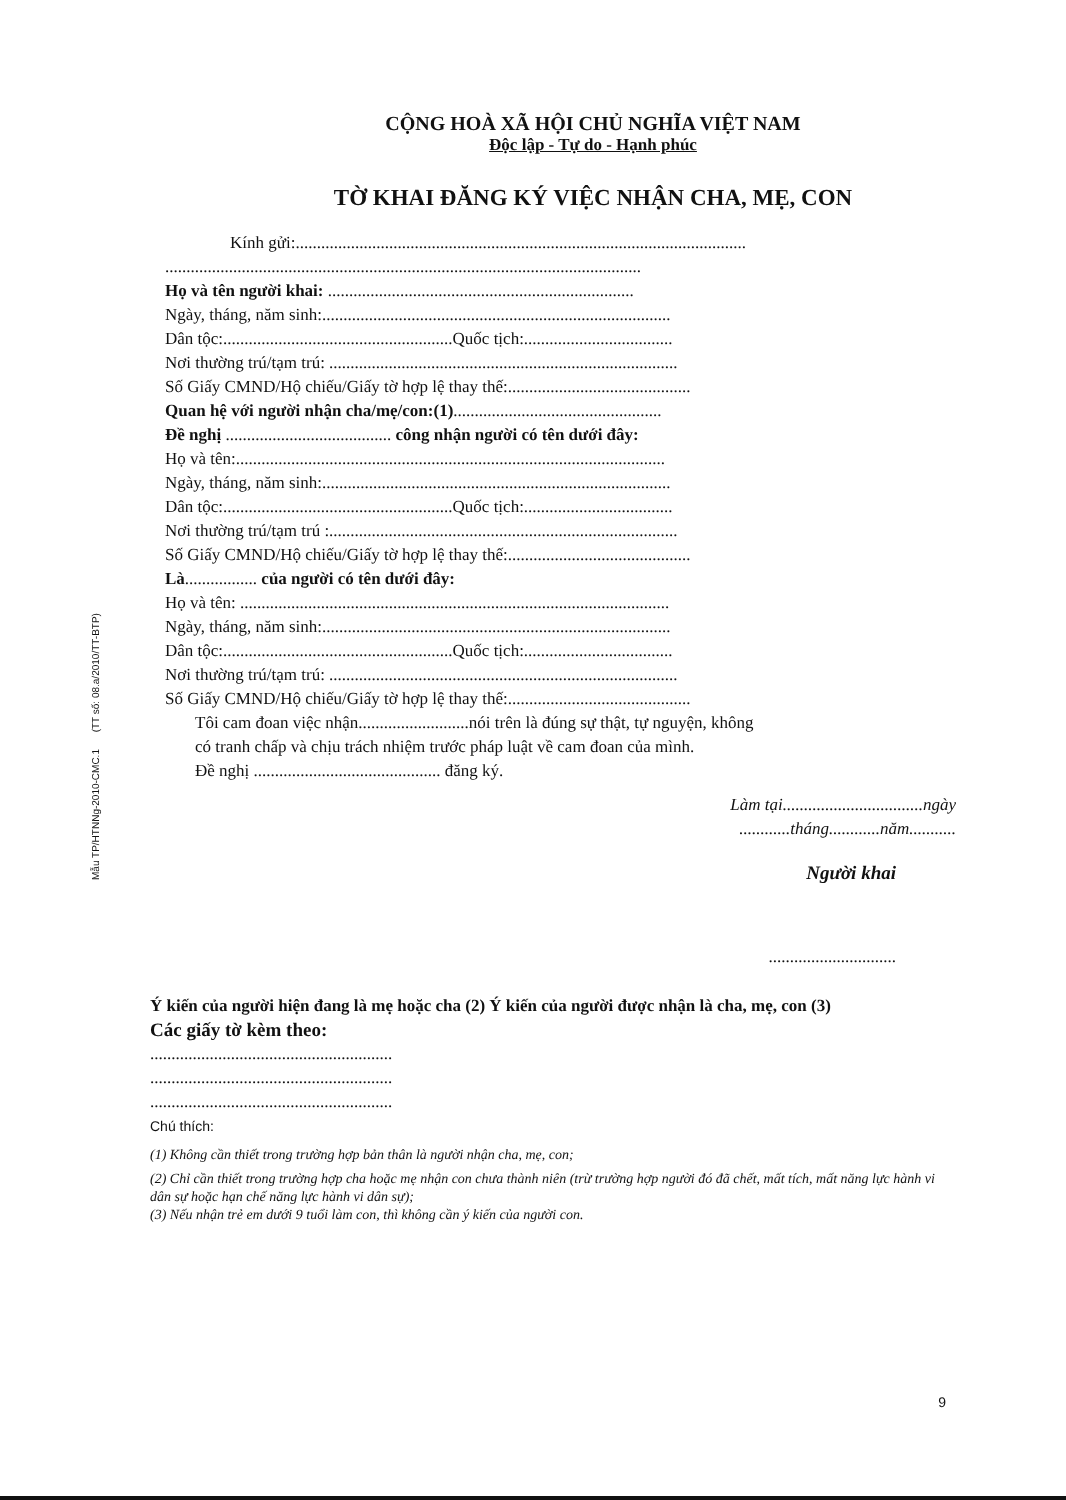Mẫu TP/HTNNg-2010-CMC.1 (TT số: 08.a/2010/TT-BTP)
CỘNG HOÀ XÃ HỘI CHỦ NGHĨA VIỆT NAM
Độc lập - Tự do - Hạnh phúc
TỜ KHAI ĐĂNG KÝ VIỆC NHẬN CHA, MẸ, CON
Kính gửi:..........................................................................................................
................................................................................................................
Họ và tên người khai: ........................................................................
Ngày, tháng, năm sinh:..................................................................................
Dân tộc:......................................................Quốc tịch:...................................
Nơi thường trú/tạm trú: ..................................................................................
Số Giấy CMND/Hộ chiếu/Giấy tờ hợp lệ thay thế:...........................................
Quan hệ với người nhận cha/mẹ/con:(1).................................................
Đề nghị ....................................... công nhận người có tên dưới đây:
Họ và tên:.....................................................................................................
Ngày, tháng, năm sinh:..................................................................................
Dân tộc:......................................................Quốc tịch:...................................
Nơi thường trú/tạm trú :..................................................................................
Số Giấy CMND/Hộ chiếu/Giấy tờ hợp lệ thay thế:...........................................
Là................. của người có tên dưới đây:
Họ và tên: .....................................................................................................
Ngày, tháng, năm sinh:..................................................................................
Dân tộc:......................................................Quốc tịch:...................................
Nơi thường trú/tạm trú: ..................................................................................
Số Giấy CMND/Hộ chiếu/Giấy tờ hợp lệ thay thế:...........................................
Tôi cam đoan việc nhận..........................nói trên là đúng sự thật, tự nguyện, không
có tranh chấp và chịu trách nhiệm trước pháp luật về cam đoan của mình.
Đề nghị ............................................ đăng ký.
Làm tại.................................ngày
............tháng............năm...........
Người khai
..............................
Ý kiến của người hiện đang là mẹ hoặc cha (2) Ý kiến của người được nhận là cha, mẹ, con (3)
Các giấy tờ kèm theo:
.........................................................
.........................................................
.........................................................
Chú thích:
(1) Không cần thiết trong trường hợp bản thân là người nhận cha, mẹ, con;
(2) Chỉ cần thiết trong trường hợp cha hoặc mẹ nhận con chưa thành niên (trừ trường hợp người đó đã chết, mất tích, mất năng lực hành vi dân sự hoặc hạn chế năng lực hành vi dân sự);
(3) Nếu nhận trẻ em dưới 9 tuổi làm con, thì không cần ý kiến của người con.
9